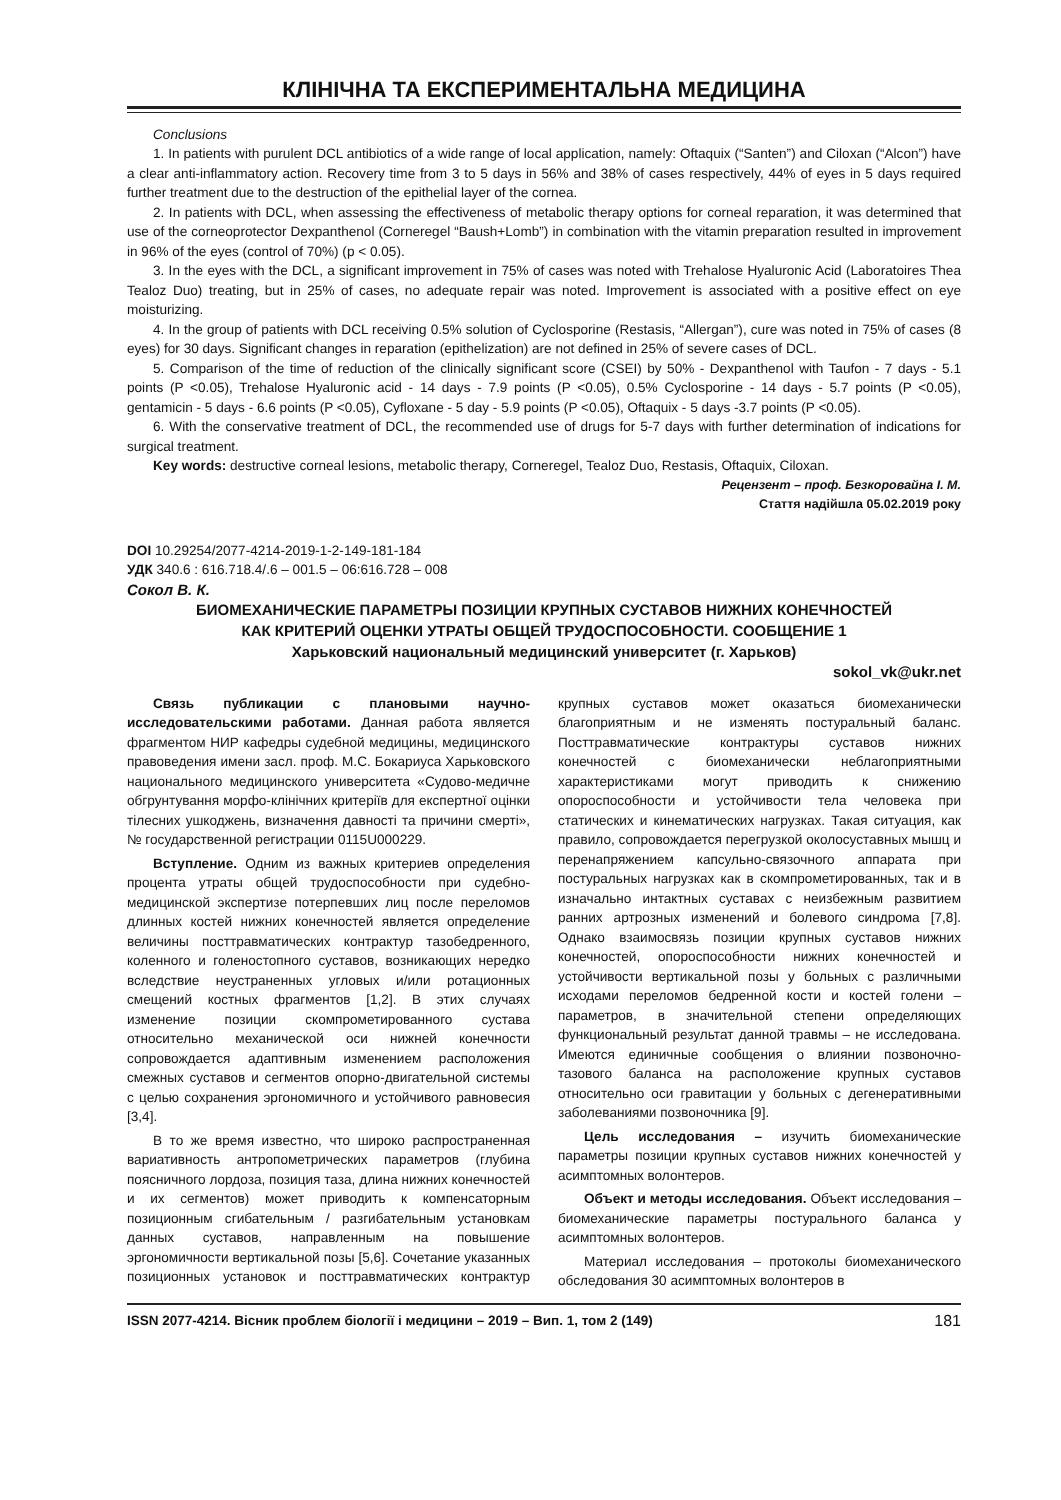КЛІНІЧНА ТА ЕКСПЕРИМЕНТАЛЬНА МЕДИЦИНА
Conclusions
1. In patients with purulent DCL antibiotics of a wide range of local application, namely: Oftaquix (“Santen”) and Ciloxan (“Alcon”) have a clear anti-inflammatory action. Recovery time from 3 to 5 days in 56% and 38% of cases respectively, 44% of eyes in 5 days required further treatment due to the destruction of the epithelial layer of the cornea.
2. In patients with DCL, when assessing the effectiveness of metabolic therapy options for corneal reparation, it was determined that use of the corneoprotector Dexpanthenol (Corneregel “Baush+Lomb”) in combination with the vitamin preparation resulted in improvement in 96% of the eyes (control of 70%) (p < 0.05).
3. In the eyes with the DCL, a significant improvement in 75% of cases was noted with Trehalose Hyaluronic Acid (Laboratoires Thea Tealoz Duo) treating, but in 25% of cases, no adequate repair was noted. Improvement is associated with a positive effect on eye moisturizing.
4. In the group of patients with DCL receiving 0.5% solution of Cyclosporine (Restasis, “Allergan”), cure was noted in 75% of cases (8 eyes) for 30 days. Significant changes in reparation (epithelization) are not defined in 25% of severe cases of DCL.
5. Comparison of the time of reduction of the clinically significant score (CSEI) by 50% - Dexpanthenol with Taufon - 7 days - 5.1 points (P <0.05), Trehalose Hyaluronic acid - 14 days - 7.9 points (P <0.05), 0.5% Cyclosporine - 14 days - 5.7 points (P <0.05), gentamicin - 5 days - 6.6 points (P <0.05), Cyfloxane - 5 day - 5.9 points (P <0.05), Oftaquix - 5 days -3.7 points (P <0.05).
6. With the conservative treatment of DCL, the recommended use of drugs for 5-7 days with further determination of indications for surgical treatment.
Key words: destructive corneal lesions, metabolic therapy, Corneregel, Tealoz Duo, Restasis, Oftaquix, Ciloxan.
Рецензент – проф. Безкоровайна І. М.
Стаття надійшла 05.02.2019 року
DOI 10.29254/2077-4214-2019-1-2-149-181-184
УДК 340.6 : 616.718.4/.6 – 001.5 – 06:616.728 – 008
Сокол В. К.
БИОМЕХАНИЧЕСКИЕ ПАРАМЕТРЫ ПОЗИЦИИ КРУПНЫХ СУСТАВОВ НИЖНИХ КОНЕЧНОСТЕЙ
КАК КРИТЕРИЙ ОЦЕНКИ УТРАТЫ ОБЩЕЙ ТРУДОСПОСОБНОСТИ. СООБЩЕНИЕ 1
Харьковский национальный медицинский университет (г. Харьков)
sokol_vk@ukr.net
Связь публикации с плановыми научно-исследовательскими работами. Данная работа является фрагментом НИР кафедры судебной медицины, медицинского правоведения имени засл. проф. М.С. Бокариуса Харьковского национального медицинского университета «Судово-медичне обгрунтування морфо-клінічних критеріїв для експертної оцінки тілесних ушкоджень, визначення давності та причини смерті», № государственной регистрации 0115U000229.
Вступление. Одним из важных критериев определения процента утраты общей трудоспособности при судебно-медицинской экспертизе потерпевших лиц после переломов длинных костей нижних конечностей является определение величины посттравматических контрактур тазобедренного, коленного и голеностопного суставов, возникающих нередко вследствие неустраненных угловых и/или ротационных смещений костных фрагментов [1,2]. В этих случаях изменение позиции скомпрометированного сустава относительно механической оси нижней конечности сопровождается адаптивным изменением расположения смежных суставов и сегментов опорно-двигательной системы с целью сохранения эргономичного и устойчивого равновесия [3,4].
В то же время известно, что широко распространенная вариативность антропометрических параметров (глубина поясничного лордоза, позиция таза, длина нижних конечностей и их сегментов) может приводить к компенсаторным позиционным сгибательным / разгибательным установкам данных суставов, направленным на повышение эргономичности вертикальной позы [5,6]. Сочетание указанных позиционных установок и посттравматических контрактур крупных суставов может оказаться биомеханически благоприятным и не изменять постуральный баланс. Посттравматические контрактуры суставов нижних конечностей с биомеханически неблагоприятными характеристиками могут приводить к снижению опороспособности и устойчивости тела человека при статических и кинематических нагрузках. Такая ситуация, как правило, сопровождается перегрузкой околосуставных мышц и перенапряжением капсульно-связочного аппарата при постуральных нагрузках как в скомпрометированных, так и в изначально интактных суставах с неизбежным развитием ранних артрозных изменений и болевого синдрома [7,8]. Однако взаимосвязь позиции крупных суставов нижних конечностей, опороспособности нижних конечностей и устойчивости вертикальной позы у больных с различными исходами переломов бедренной кости и костей голени – параметров, в значительной степени определяющих функциональный результат данной травмы – не исследована. Имеются единичные сообщения о влиянии позвоночно-тазового баланса на расположение крупных суставов относительно оси гравитации у больных с дегенеративными заболеваниями позвоночника [9].
Цель исследования – изучить биомеханические параметры позиции крупных суставов нижних конечностей у асимптомных волонтеров.
Объект и методы исследования. Объект исследования – биомеханические параметры постурального баланса у асимптомных волонтеров.
Материал исследования – протоколы биомеханического обследования 30 асимптомных волонтеров в
ISSN 2077-4214. Вісник проблем біології і медицини – 2019 – Вип. 1, том 2 (149) 181